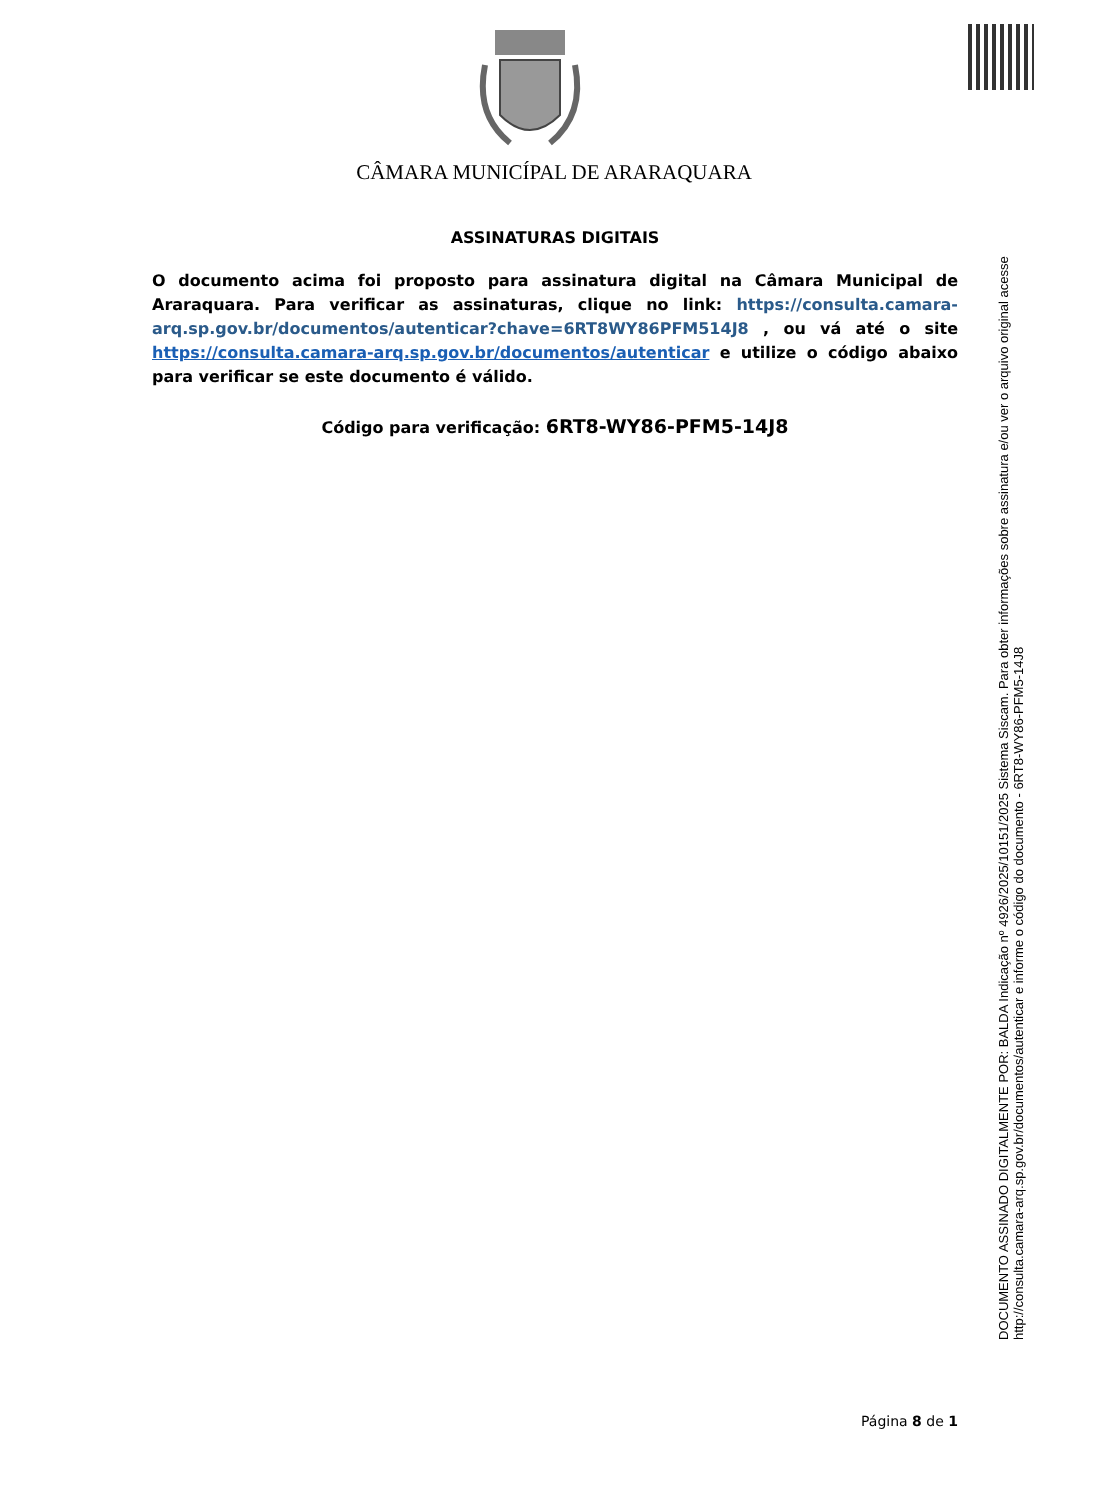CÂMARA MUNICÍPAL DE ARARAQUARA
ASSINATURAS DIGITAIS
O documento acima foi proposto para assinatura digital na Câmara Municipal de Araraquara. Para verificar as assinaturas, clique no link: https://consulta.camara-arq.sp.gov.br/documentos/autenticar?chave=6RT8WY86PFM514J8 , ou vá até o site https://consulta.camara-arq.sp.gov.br/documentos/autenticar e utilize o código abaixo para verificar se este documento é válido.
Código para verificação: 6RT8-WY86-PFM5-14J8
DOCUMENTO ASSINADO DIGITALMENTE POR: BALDA Indicação nº 4926/2025/10151/2025 Sistema Siscam. Para obter informações sobre assinatura e/ou ver o arquivo original acesse
http://consulta.camara-arq.sp.gov.br/documentos/autenticar e informe o código do documento - 6RT8-WY86-PFM5-14J8
Página 8 de 1